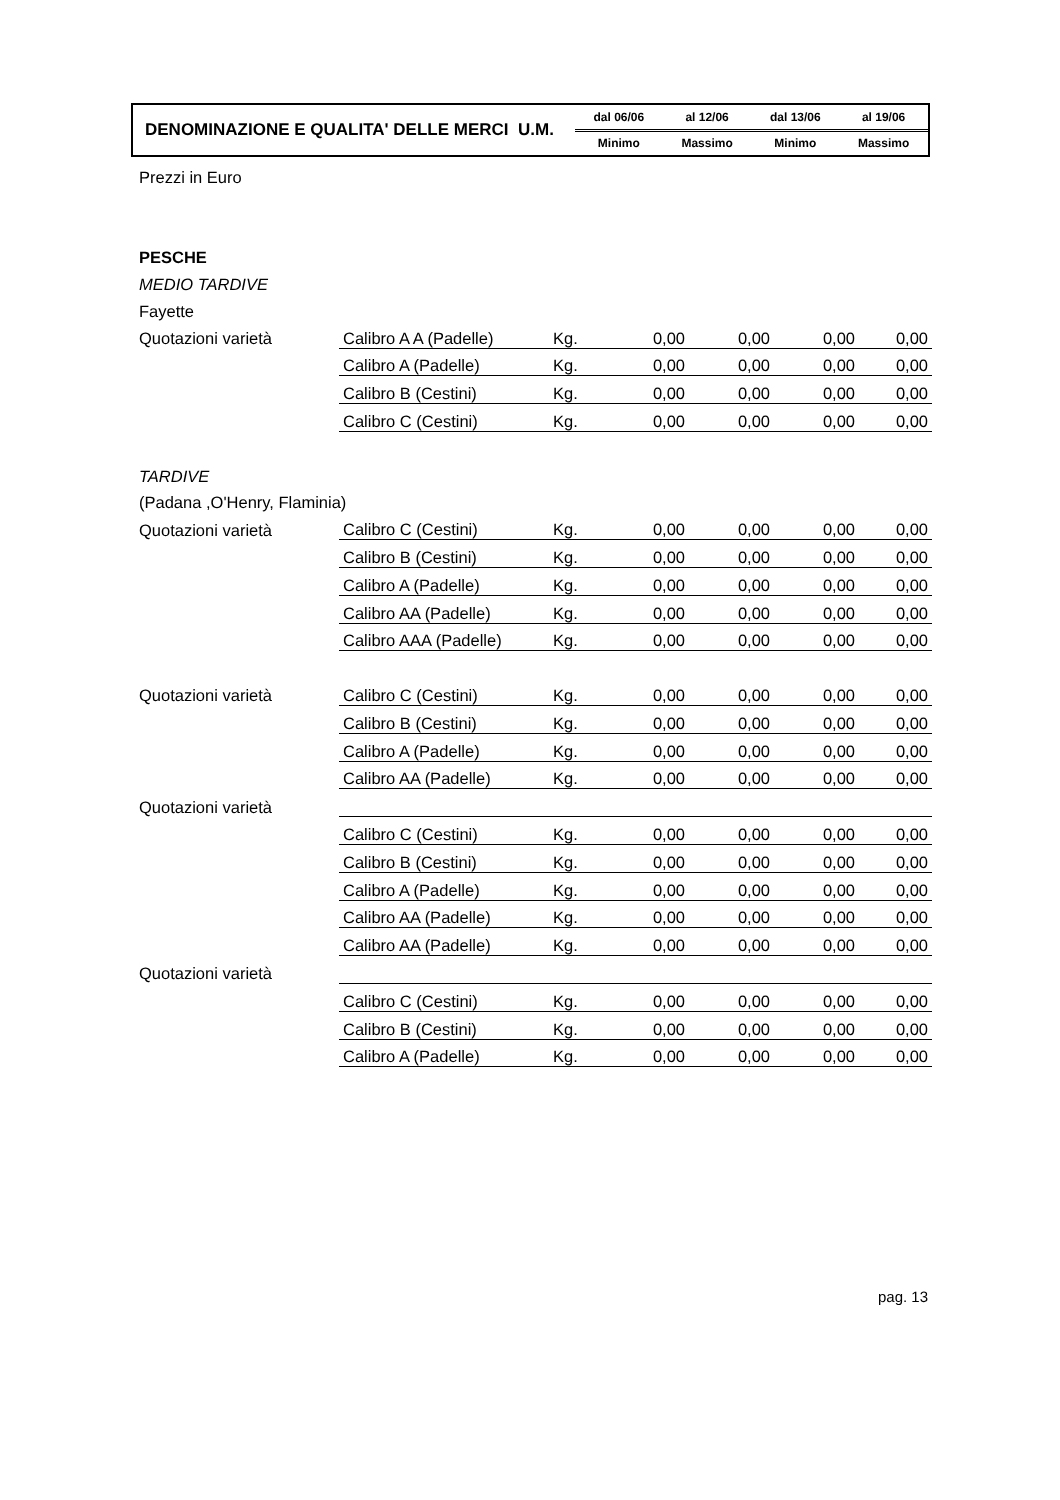| DENOMINAZIONE E QUALITA' DELLE MERCI U.M. | dal 06/06 | al 12/06 | dal 13/06 | al 19/06 |
| | Minimo | Massimo | Minimo | Massimo |
| Prezzi in Euro | | | | | | |
| PESCHE | | | | | | |
| MEDIO TARDIVE | | | | | | |
| Fayette | | | | | | |
| Quotazioni varietà | Calibro A A (Padelle) | Kg. | 0,00 | 0,00 | 0,00 | 0,00 |
| | Calibro A (Padelle) | Kg. | 0,00 | 0,00 | 0,00 | 0,00 |
| | Calibro B (Cestini) | Kg. | 0,00 | 0,00 | 0,00 | 0,00 |
| | Calibro C (Cestini) | Kg. | 0,00 | 0,00 | 0,00 | 0,00 |
| TARDIVE | | | | | | |
| (Padana ,O'Henry, Flaminia) | | | | | | |
| Quotazioni varietà | Calibro C (Cestini) | Kg. | 0,00 | 0,00 | 0,00 | 0,00 |
| | Calibro B (Cestini) | Kg. | 0,00 | 0,00 | 0,00 | 0,00 |
| | Calibro A (Padelle) | Kg. | 0,00 | 0,00 | 0,00 | 0,00 |
| | Calibro AA (Padelle) | Kg. | 0,00 | 0,00 | 0,00 | 0,00 |
| | Calibro AAA (Padelle) | Kg. | 0,00 | 0,00 | 0,00 | 0,00 |
| Quotazioni varietà | Calibro C (Cestini) | Kg. | 0,00 | 0,00 | 0,00 | 0,00 |
| | Calibro B (Cestini) | Kg. | 0,00 | 0,00 | 0,00 | 0,00 |
| | Calibro A (Padelle) | Kg. | 0,00 | 0,00 | 0,00 | 0,00 |
| | Calibro AA (Padelle) | Kg. | 0,00 | 0,00 | 0,00 | 0,00 |
| Quotazioni varietà | | | | | | |
| | Calibro C (Cestini) | Kg. | 0,00 | 0,00 | 0,00 | 0,00 |
| | Calibro B (Cestini) | Kg. | 0,00 | 0,00 | 0,00 | 0,00 |
| | Calibro A (Padelle) | Kg. | 0,00 | 0,00 | 0,00 | 0,00 |
| | Calibro AA (Padelle) | Kg. | 0,00 | 0,00 | 0,00 | 0,00 |
| | Calibro AA (Padelle) | Kg. | 0,00 | 0,00 | 0,00 | 0,00 |
| Quotazioni varietà | | | | | | |
| | Calibro C (Cestini) | Kg. | 0,00 | 0,00 | 0,00 | 0,00 |
| | Calibro B (Cestini) | Kg. | 0,00 | 0,00 | 0,00 | 0,00 |
| | Calibro A (Padelle) | Kg. | 0,00 | 0,00 | 0,00 | 0,00 |
pag. 13